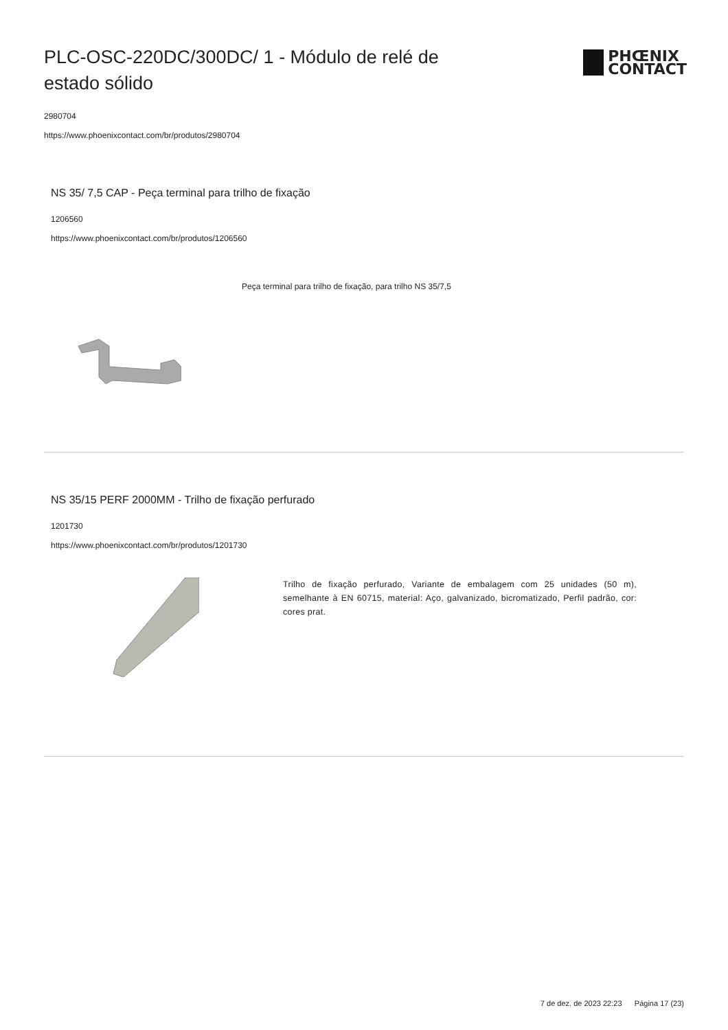PLC-OSC-220DC/300DC/ 1 - Módulo de relé de estado sólido
PHŒNIX
CONTACT
2980704
https://www.phoenixcontact.com/br/produtos/2980704
NS 35/ 7,5 CAP - Peça terminal para trilho de fixação
1206560
https://www.phoenixcontact.com/br/produtos/1206560
Peça terminal para trilho de fixação, para trilho NS 35/7,5
NS 35/15 PERF 2000MM - Trilho de fixação perfurado
1201730
https://www.phoenixcontact.com/br/produtos/1201730
Trilho de fixação perfurado, Variante de embalagem com 25 unidades (50 m), semelhante à EN 60715, material: Aço, galvanizado, bicromatizado, Perfil padrão, cor: cores prat.
7 de dez. de 2023 22:23 Página 17 (23)